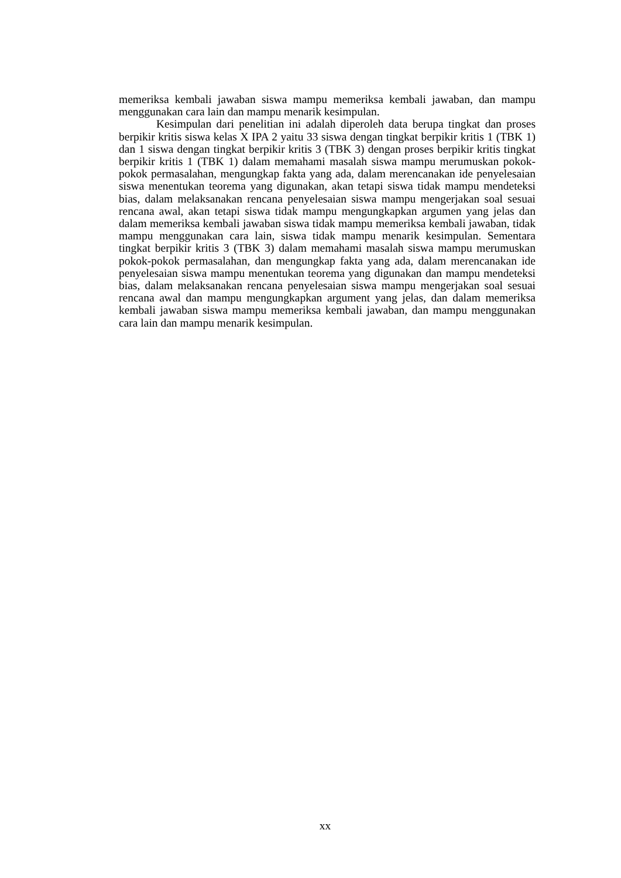memeriksa kembali jawaban siswa mampu memeriksa kembali jawaban, dan mampu menggunakan cara lain dan mampu menarik kesimpulan.
Kesimpulan dari penelitian ini adalah diperoleh data berupa tingkat dan proses berpikir kritis siswa kelas X IPA 2 yaitu 33 siswa dengan tingkat berpikir kritis 1 (TBK 1) dan 1 siswa dengan tingkat berpikir kritis 3 (TBK 3) dengan proses berpikir kritis tingkat berpikir kritis 1 (TBK 1) dalam memahami masalah siswa mampu merumuskan pokok-pokok permasalahan, mengungkap fakta yang ada, dalam merencanakan ide penyelesaian siswa menentukan teorema yang digunakan, akan tetapi siswa tidak mampu mendeteksi bias, dalam melaksanakan rencana penyelesaian siswa mampu mengerjakan soal sesuai rencana awal, akan tetapi siswa tidak mampu mengungkapkan argumen yang jelas dan dalam memeriksa kembali jawaban siswa tidak mampu memeriksa kembali jawaban, tidak mampu menggunakan cara lain, siswa tidak mampu menarik kesimpulan. Sementara tingkat berpikir kritis 3 (TBK 3) dalam memahami masalah siswa mampu merumuskan pokok-pokok permasalahan, dan mengungkap fakta yang ada, dalam merencanakan ide penyelesaian siswa mampu menentukan teorema yang digunakan dan mampu mendeteksi bias, dalam melaksanakan rencana penyelesaian siswa mampu mengerjakan soal sesuai rencana awal dan mampu mengungkapkan argument yang jelas, dan dalam memeriksa kembali jawaban siswa mampu memeriksa kembali jawaban, dan mampu menggunakan cara lain dan mampu menarik kesimpulan.
xx